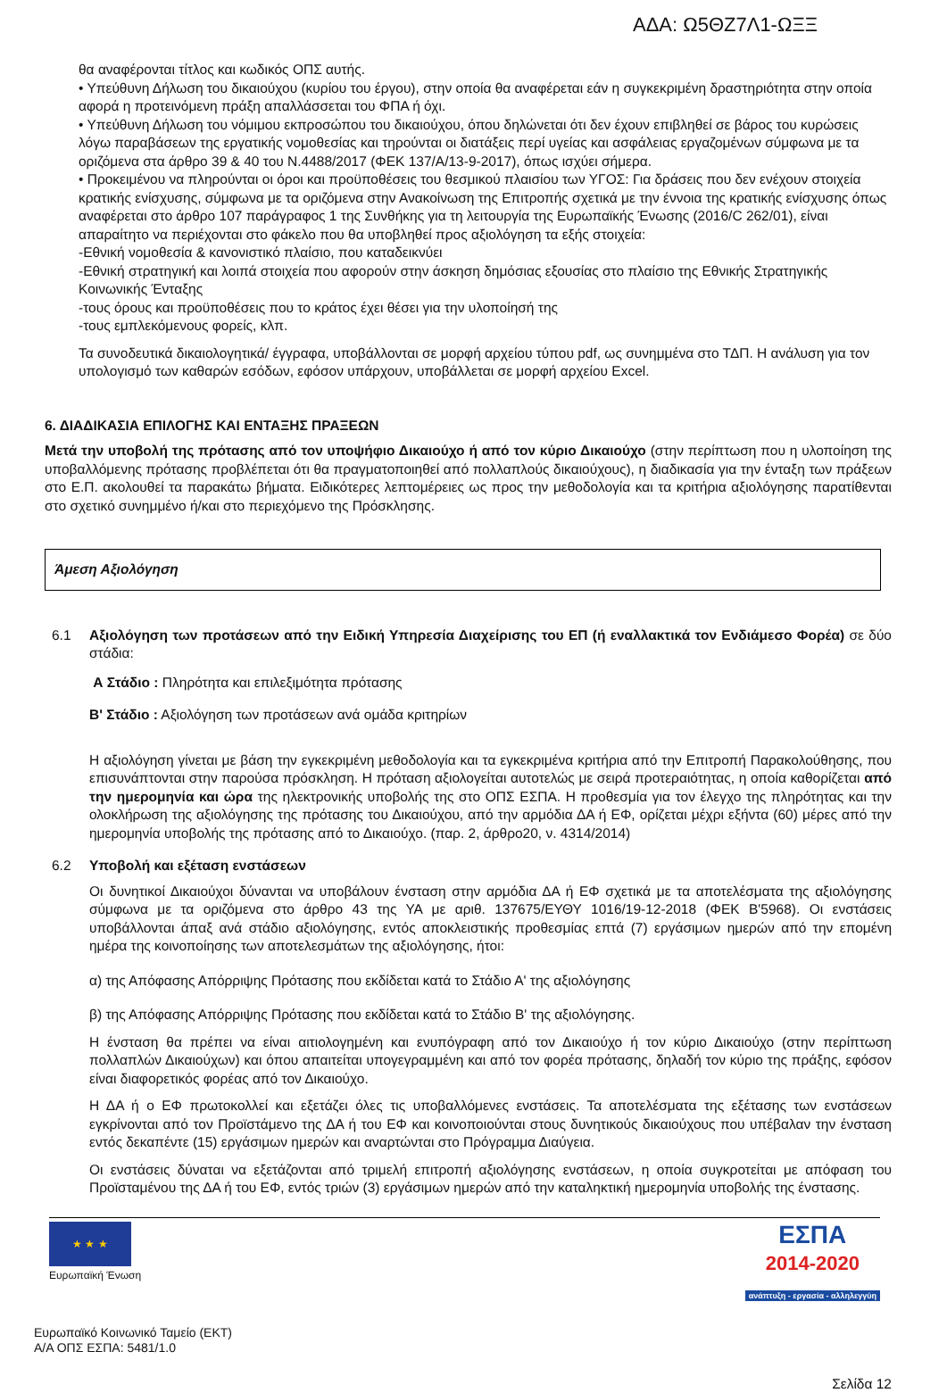ΑΔΑ: Ω5ΘΖ7Λ1-ΩΞΞ
θα αναφέρονται τίτλος και κωδικός ΟΠΣ αυτής.
• Υπεύθυνη Δήλωση του δικαιούχου (κυρίου του έργου), στην οποία θα αναφέρεται εάν η συγκεκριμένη δραστηριότητα στην οποία αφορά η προτεινόμενη πράξη απαλλάσσεται του ΦΠΑ ή όχι.
• Υπεύθυνη Δήλωση του νόμιμου εκπροσώπου του δικαιούχου, όπου δηλώνεται ότι δεν έχουν επιβληθεί σε βάρος του κυρώσεις λόγω παραβάσεων της εργατικής νομοθεσίας και τηρούνται οι διατάξεις περί υγείας και ασφάλειας εργαζομένων σύμφωνα με τα οριζόμενα στα άρθρο 39 & 40 του Ν.4488/2017 (ΦΕΚ 137/Α/13-9-2017), όπως ισχύει σήμερα.
• Προκειμένου να πληρούνται οι όροι και προϋποθέσεις του θεσμικού πλαισίου των ΥΓΟΣ: Για δράσεις που δεν ενέχουν στοιχεία κρατικής ενίσχυσης, σύμφωνα με τα οριζόμενα στην Ανακοίνωση της Επιτροπής σχετικά με την έννοια της κρατικής ενίσχυσης όπως αναφέρεται στο άρθρο 107 παράγραφος 1 της Συνθήκης για τη λειτουργία της Ευρωπαϊκής Ένωσης (2016/C 262/01), είναι απαραίτητο να περιέχονται στο φάκελο που θα υποβληθεί προς αξιολόγηση τα εξής στοιχεία:
-Εθνική νομοθεσία & κανονιστικό πλαίσιο, που καταδεικνύει
-Εθνική στρατηγική και λοιπά στοιχεία που αφορούν στην άσκηση δημόσιας εξουσίας στο πλαίσιο της Εθνικής Στρατηγικής Κοινωνικής Ένταξης
-τους όρους και προϋποθέσεις που το κράτος έχει θέσει για την υλοποίησή της
-τους εμπλεκόμενους φορείς, κλπ.
Τα συνοδευτικά δικαιολογητικά/ έγγραφα, υποβάλλονται σε μορφή αρχείου τύπου pdf, ως συνημμένα στο ΤΔΠ. Η ανάλυση για τον υπολογισμό των καθαρών εσόδων, εφόσον υπάρχουν, υποβάλλεται σε μορφή αρχείου Excel.
6. ΔΙΑΔΙΚΑΣΙΑ ΕΠΙΛΟΓΗΣ ΚΑΙ ΕΝΤΑΞΗΣ ΠΡΑΞΕΩΝ
Μετά την υποβολή της πρότασης από τον υποψήφιο Δικαιούχο ή από τον κύριο Δικαιούχο (στην περίπτωση που η υλοποίηση της υποβαλλόμενης πρότασης προβλέπεται ότι θα πραγματοποιηθεί από πολλαπλούς δικαιούχους), η διαδικασία για την ένταξη των πράξεων στο Ε.Π. ακολουθεί τα παρακάτω βήματα. Ειδικότερες λεπτομέρειες ως προς την μεθοδολογία και τα κριτήρια αξιολόγησης παρατίθενται στο σχετικό συνημμένο ή/και στο περιεχόμενο της Πρόσκλησης.
Άμεση Αξιολόγηση
6.1 Αξιολόγηση των προτάσεων από την Ειδική Υπηρεσία Διαχείρισης του ΕΠ (ή εναλλακτικά τον Ενδιάμεσο Φορέα) σε δύο στάδια:
Α Στάδιο : Πληρότητα και επιλεξιμότητα πρότασης
Β' Στάδιο : Αξιολόγηση των προτάσεων ανά ομάδα κριτηρίων
Η αξιολόγηση γίνεται με βάση την εγκεκριμένη μεθοδολογία και τα εγκεκριμένα κριτήρια από την Επιτροπή Παρακολούθησης, που επισυνάπτονται στην παρούσα πρόσκληση. Η πρόταση αξιολογείται αυτοτελώς με σειρά προτεραιότητας, η οποία καθορίζεται από την ημερομηνία και ώρα της ηλεκτρονικής υποβολής της στο ΟΠΣ ΕΣΠΑ. Η προθεσμία για τον έλεγχο της πληρότητας και την ολοκλήρωση της αξιολόγησης της πρότασης του Δικαιούχου, από την αρμόδια ΔΑ ή ΕΦ, ορίζεται μέχρι εξήντα (60) μέρες από την ημερομηνία υποβολής της πρότασης από το Δικαιούχο. (παρ. 2, άρθρο20, ν. 4314/2014)
6.2 Υποβολή και εξέταση ενστάσεων
Οι δυνητικοί Δικαιούχοι δύνανται να υποβάλουν ένσταση στην αρμόδια ΔΑ ή ΕΦ σχετικά με τα αποτελέσματα της αξιολόγησης σύμφωνα με τα οριζόμενα στο άρθρο 43 της ΥΑ με αριθ. 137675/ΕΥΘΥ 1016/19-12-2018 (ΦΕΚ Β'5968). Οι ενστάσεις υποβάλλονται άπαξ ανά στάδιο αξιολόγησης, εντός αποκλειστικής προθεσμίας επτά (7) εργάσιμων ημερών από την επομένη ημέρα της κοινοποίησης των αποτελεσμάτων της αξιολόγησης, ήτοι:
α) της Απόφασης Απόρριψης Πρότασης που εκδίδεται κατά το Στάδιο Α' της αξιολόγησης
β) της Απόφασης Απόρριψης Πρότασης που εκδίδεται κατά το Στάδιο Β' της αξιολόγησης.
Η ένσταση θα πρέπει να είναι αιτιολογημένη και ενυπόγραφη από τον Δικαιούχο ή τον κύριο Δικαιούχο (στην περίπτωση πολλαπλών Δικαιούχων) και όπου απαιτείται υπογεγραμμένη και από τον φορέα πρότασης, δηλαδή τον κύριο της πράξης, εφόσον είναι διαφορετικός φορέας από τον Δικαιούχο.
Η ΔΑ ή ο ΕΦ πρωτοκολλεί και εξετάζει όλες τις υποβαλλόμενες ενστάσεις. Τα αποτελέσματα της εξέτασης των ενστάσεων εγκρίνονται από τον Προϊστάμενο της ΔΑ ή του ΕΦ και κοινοποιούνται στους δυνητικούς δικαιούχους που υπέβαλαν την ένσταση εντός δεκαπέντε (15) εργάσιμων ημερών και αναρτώνται στο Πρόγραμμα Διαύγεια.
Οι ενστάσεις δύναται να εξετάζονται από τριμελή επιτροπή αξιολόγησης ενστάσεων, η οποία συγκροτείται με απόφαση του Προϊσταμένου της ΔΑ ή του ΕΦ, εντός τριών (3) εργάσιμων ημερών από την καταληκτική ημερομηνία υποβολής της ένστασης.
★ ★ ★
Ευρωπαϊκή Ένωση
ΕΣΠΑ
2014-2020
ανάπτυξη - εργασία - αλληλεγγύη
Ευρωπαϊκό Κοινωνικό Ταμείο (ΕΚΤ)
Α/Α ΟΠΣ ΕΣΠΑ: 5481/1.0
Σελίδα 12